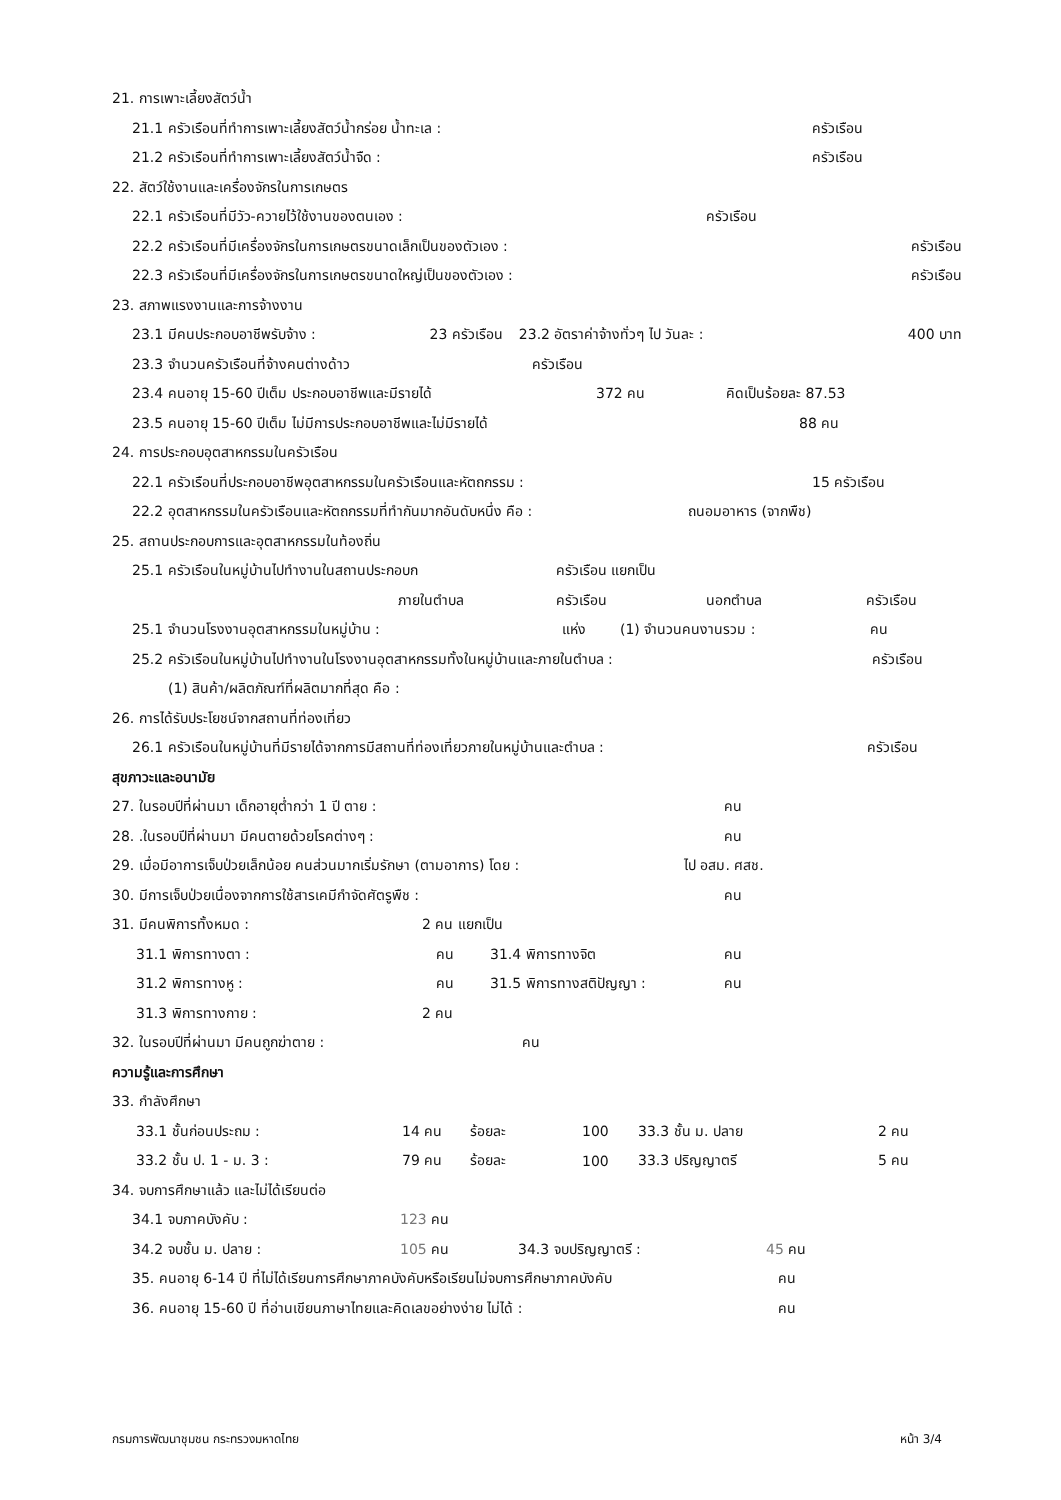21. การเพาะเลี้ยงสัตว์น้ำ
21.1 ครัวเรือนที่ทำการเพาะเลี้ยงสัตว์น้ำกร่อย น้ำทะเล : ครัวเรือน
21.2 ครัวเรือนที่ทำการเพาะเลี้ยงสัตว์น้ำจืด : ครัวเรือน
22. สัตว์ใช้งานและเครื่องจักรในการเกษตร
22.1 ครัวเรือนที่มีวัว-ควายไว้ใช้งานของตนเอง : ครัวเรือน
22.2 ครัวเรือนที่มีเครื่องจักรในการเกษตรขนาดเล็กเป็นของตัวเอง : ครัวเรือน
22.3 ครัวเรือนที่มีเครื่องจักรในการเกษตรขนาดใหญ่เป็นของตัวเอง : ครัวเรือน
23. สภาพแรงงานและการจ้างงาน
23.1 มีคนประกอบอาชีพรับจ้าง : 23 ครัวเรือน 23.2 อัตราค่าจ้างทั่วๆ ไป วันละ : 400 บาท
23.3 จำนวนครัวเรือนที่จ้างคนต่างด้าว ครัวเรือน
23.4 คนอายุ 15-60 ปีเต็ม ประกอบอาชีพและมีรายได้ 372 คน คิดเป็นร้อยละ 87.53
23.5 คนอายุ 15-60 ปีเต็ม ไม่มีการประกอบอาชีพและไม่มีรายได้ 88 คน
24. การประกอบอุตสาหกรรมในครัวเรือน
22.1 ครัวเรือนที่ประกอบอาชีพอุตสาหกรรมในครัวเรือนและหัตถกรรม : 15 ครัวเรือน
22.2 อุตสาหกรรมในครัวเรือนและหัตถกรรมที่ทำกันมากอันดับหนึ่ง คือ : ถนอมอาหาร (จากพืช)
25. สถานประกอบการและอุตสาหกรรมในท้องถิ่น
25.1 ครัวเรือนในหมู่บ้านไปทำงานในสถานประกอบก ครัวเรือน แยกเป็น
ภายในตำบล ครัวเรือน นอกตำบล ครัวเรือน
25.1 จำนวนโรงงานอุตสาหกรรมในหมู่บ้าน : แห่ง (1) จำนวนคนงานรวม : คน
25.2 ครัวเรือนในหมู่บ้านไปทำงานในโรงงานอุตสาหกรรมทั้งในหมู่บ้านและภายในตำบล : ครัวเรือน
(1) สินค้า/ผลิตภัณฑ์ที่ผลิตมากที่สุด คือ :
26. การได้รับประโยชน์จากสถานที่ท่องเที่ยว
26.1 ครัวเรือนในหมู่บ้านที่มีรายได้จากการมีสถานที่ท่องเที่ยวภายในหมู่บ้านและตำบล : ครัวเรือน
สุขภาวะและอนามัย
27. ในรอบปีที่ผ่านมา เด็กอายุต่ำกว่า 1 ปี ตาย : คน
28. .ในรอบปีที่ผ่านมา มีคนตายด้วยโรคต่างๆ : คน
29. เมื่อมีอาการเจ็บป่วยเล็กน้อย คนส่วนมากเริ่มรักษา (ตามอาการ) โดย : ไป อสม. ศสช.
30. มีการเจ็บป่วยเนื่องจากการใช้สารเคมีกำจัดศัตรูพืช : คน
31. มีคนพิการทั้งหมด : 2 คน แยกเป็น
31.1 พิการทางตา : คน 31.4 พิการทางจิต คน
31.2 พิการทางหู : คน 31.5 พิการทางสติปัญญา : คน
31.3 พิการทางกาย : 2 คน
32. ในรอบปีที่ผ่านมา มีคนถูกฆ่าตาย : คน
ความรู้และการศึกษา
33. กำลังศึกษา
33.1 ชั้นก่อนประถม : 14 คน ร้อยละ 100 33.3 ชั้น ม. ปลาย 2 คน
33.2 ชั้น ป. 1 - ม. 3 : 79 คน ร้อยละ 100 33.3 ปริญญาตรี 5 คน
34. จบการศึกษาแล้ว และไม่ได้เรียนต่อ
34.1 จบภาคบังคับ : 123 คน
34.2 จบชั้น ม. ปลาย : 105 คน 34.3 จบปริญญาตรี : 45 คน
35. คนอายุ 6-14 ปี ที่ไม่ได้เรียนการศึกษาภาคบังคับหรือเรียนไม่จบการศึกษาภาคบังคับ คน
36. คนอายุ 15-60 ปี ที่อ่านเขียนภาษาไทยและคิดเลขอย่างง่าย ไม่ได้ : คน
กรมการพัฒนาชุมชน กระทรวงมหาดไทย หน้า 3/4